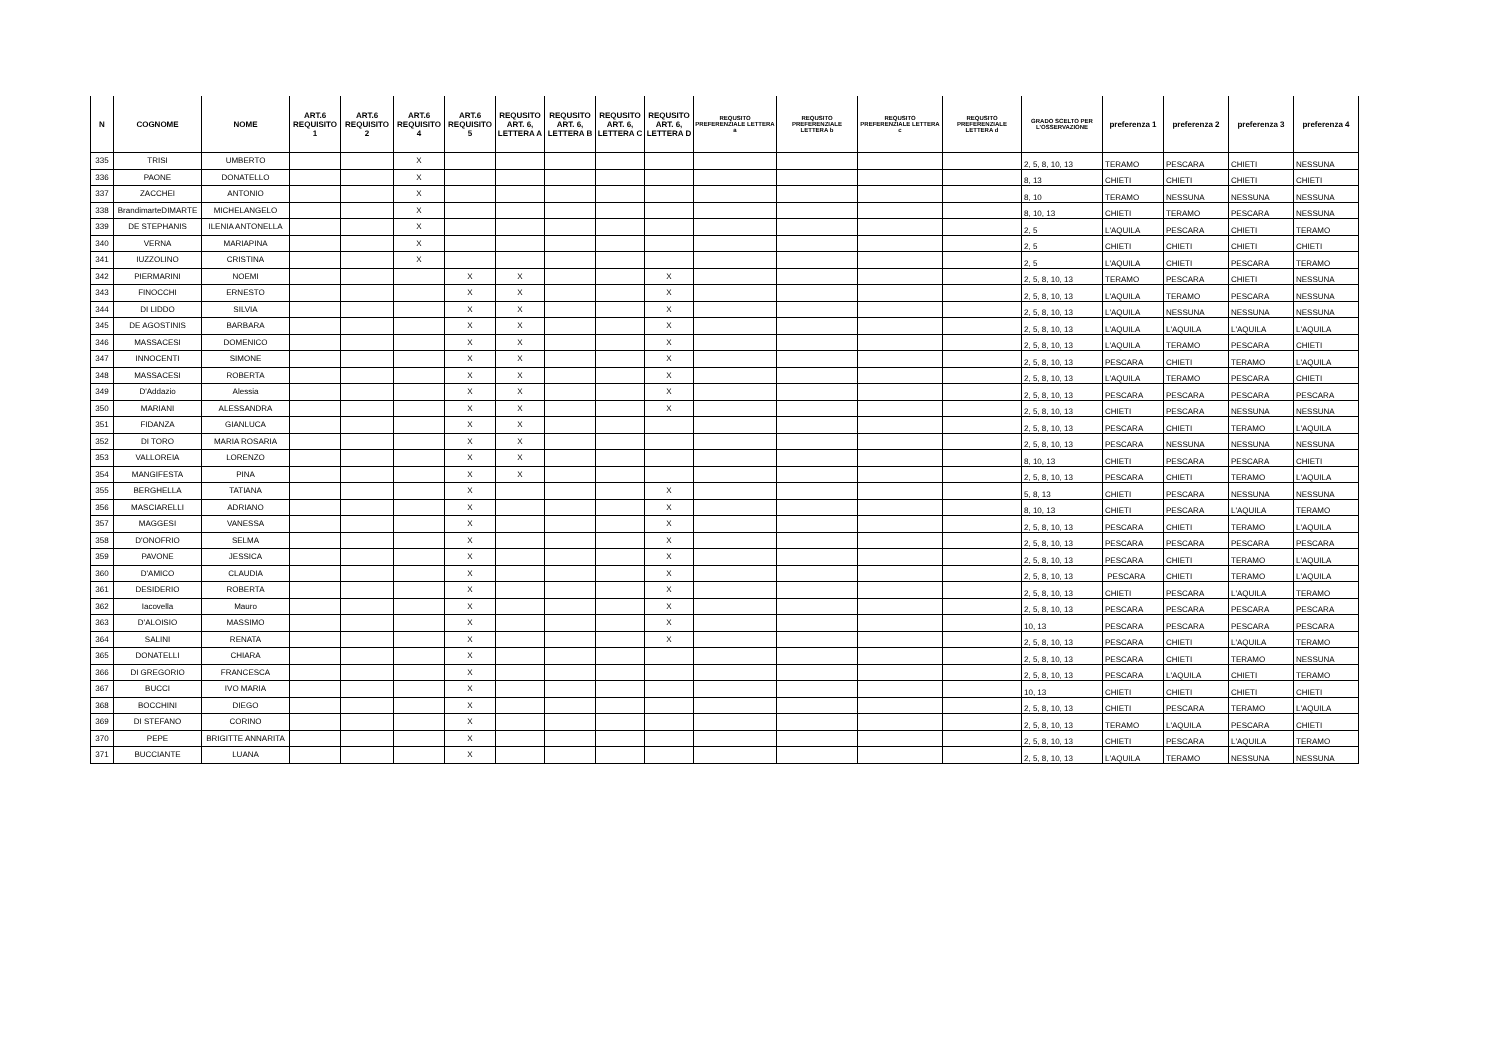| N | COGNOME | NOME | ART.6 REQUISITO 1 | ART.6 REQUISITO 2 | ART.6 REQUISITO 4 | ART.6 REQUISITO 5 | REQUSITO ART. 6, LETTERA A | REQUSITO ART. 6, LETTERA B | REQUSITO ART. 6, LETTERA C | REQUSITO ART. 6, LETTERA D | REQUSITO PREFERENZIALE LETTERA a | REQUSITO PREFERENZIALE LETTERA b | REQUSITO PREFERENZIALE LETTERA c | REQUSITO PREFERENZIALE LETTERA d | GRADO SCELTO PER L'OSSERVAZIONE | preferenza 1 | preferenza 2 | preferenza 3 | preferenza 4 |
| --- | --- | --- | --- | --- | --- | --- | --- | --- | --- | --- | --- | --- | --- | --- | --- | --- | --- | --- | --- |
| 335 | TRISI | UMBERTO | | | X | | | | | | | | | | 2, 5, 8, 10, 13 | TERAMO | PESCARA | CHIETI | NESSUNA |
| 336 | PAONE | DONATELLO | | | X | | | | | | | | | | 8, 13 | CHIETI | CHIETI | CHIETI | CHIETI |
| 337 | ZACCHEI | ANTONIO | | | X | | | | | | | | | | 8, 10 | TERAMO | NESSUNA | NESSUNA | NESSUNA |
| 338 | BrandimarteDIMARTE | MICHELANGELO | | | X | | | | | | | | | | 8, 10, 13 | CHIETI | TERAMO | PESCARA | NESSUNA |
| 339 | DE STEPHANIS | ILENIA ANTONELLA | | | X | | | | | | | | | | 2, 5 | L'AQUILA | PESCARA | CHIETI | TERAMO |
| 340 | VERNA | MARIAPINA | | | X | | | | | | | | | | 2, 5 | CHIETI | CHIETI | CHIETI | CHIETI |
| 341 | IUZZOLINO | CRISTINA | | | X | | | | | | | | | | 2, 5 | L'AQUILA | CHIETI | PESCARA | TERAMO |
| 342 | PIERMARINI | NOEMI | | | | X | X | | | X | | | | | 2, 5, 8, 10, 13 | TERAMO | PESCARA | CHIETI | NESSUNA |
| 343 | FINOCCHI | ERNESTO | | | | X | X | | | X | | | | | 2, 5, 8, 10, 13 | L'AQUILA | TERAMO | PESCARA | NESSUNA |
| 344 | DI LIDDO | SILVIA | | | | X | X | | | X | | | | | 2, 5, 8, 10, 13 | L'AQUILA | NESSUNA | NESSUNA | NESSUNA |
| 345 | DE AGOSTINIS | BARBARA | | | | X | X | | | X | | | | | 2, 5, 8, 10, 13 | L'AQUILA | L'AQUILA | L'AQUILA | L'AQUILA |
| 346 | MASSACESI | DOMENICO | | | | X | X | | | X | | | | | 2, 5, 8, 10, 13 | L'AQUILA | TERAMO | PESCARA | CHIETI |
| 347 | INNOCENTI | SIMONE | | | | X | X | | | X | | | | | 2, 5, 8, 10, 13 | PESCARA | CHIETI | TERAMO | L'AQUILA |
| 348 | MASSACESI | ROBERTA | | | | X | X | | | X | | | | | 2, 5, 8, 10, 13 | L'AQUILA | TERAMO | PESCARA | CHIETI |
| 349 | D'Addazio | Alessia | | | | X | X | | | X | | | | | 2, 5, 8, 10, 13 | PESCARA | PESCARA | PESCARA | PESCARA |
| 350 | MARIANI | ALESSANDRA | | | | X | X | | | X | | | | | 2, 5, 8, 10, 13 | CHIETI | PESCARA | NESSUNA | NESSUNA |
| 351 | FIDANZA | GIANLUCA | | | | X | X | | | | | | | | 2, 5, 8, 10, 13 | PESCARA | CHIETI | TERAMO | L'AQUILA |
| 352 | DI TORO | MARIA ROSARIA | | | | X | X | | | | | | | | 2, 5, 8, 10, 13 | PESCARA | NESSUNA | NESSUNA | NESSUNA |
| 353 | VALLOREIA | LORENZO | | | | X | X | | | | | | | | 8, 10, 13 | CHIETI | PESCARA | PESCARA | CHIETI |
| 354 | MANGIFESTA | PINA | | | | X | X | | | | | | | | 2, 5, 8, 10, 13 | PESCARA | CHIETI | TERAMO | L'AQUILA |
| 355 | BERGHELLA | TATIANA | | | | X | | | | X | | | | | 5, 8, 13 | CHIETI | PESCARA | NESSUNA | NESSUNA |
| 356 | MASCIARELLI | ADRIANO | | | | X | | | | X | | | | | 8, 10, 13 | CHIETI | PESCARA | L'AQUILA | TERAMO |
| 357 | MAGGESI | VANESSA | | | | X | | | | X | | | | | 2, 5, 8, 10, 13 | PESCARA | CHIETI | TERAMO | L'AQUILA |
| 358 | D'ONOFRIO | SELMA | | | | X | | | | X | | | | | 2, 5, 8, 10, 13 | PESCARA | PESCARA | PESCARA | PESCARA |
| 359 | PAVONE | JESSICA | | | | X | | | | X | | | | | 2, 5, 8, 10, 13 | PESCARA | CHIETI | TERAMO | L'AQUILA |
| 360 | D'AMICO | CLAUDIA | | | | X | | | | X | | | | | 2, 5, 8, 10, 13 | PESCARA | CHIETI | TERAMO | L'AQUILA |
| 361 | DESIDERIO | ROBERTA | | | | X | | | | X | | | | | 2, 5, 8, 10, 13 | CHIETI | PESCARA | L'AQUILA | TERAMO |
| 362 | Iacovella | Mauro | | | | X | | | | X | | | | | 2, 5, 8, 10, 13 | PESCARA | PESCARA | PESCARA | PESCARA |
| 363 | D'ALOISIO | MASSIMO | | | | X | | | | X | | | | | 10, 13 | PESCARA | PESCARA | PESCARA | PESCARA |
| 364 | SALINI | RENATA | | | | X | | | | X | | | | | 2, 5, 8, 10, 13 | PESCARA | CHIETI | L'AQUILA | TERAMO |
| 365 | DONATELLI | CHIARA | | | | X | | | | | | | | | 2, 5, 8, 10, 13 | PESCARA | CHIETI | TERAMO | NESSUNA |
| 366 | DI GREGORIO | FRANCESCA | | | | X | | | | | | | | | 2, 5, 8, 10, 13 | PESCARA | L'AQUILA | CHIETI | TERAMO |
| 367 | BUCCI | IVO MARIA | | | | X | | | | | | | | | 10, 13 | CHIETI | CHIETI | CHIETI | CHIETI |
| 368 | BOCCHINI | DIEGO | | | | X | | | | | | | | | 2, 5, 8, 10, 13 | CHIETI | PESCARA | TERAMO | L'AQUILA |
| 369 | DI STEFANO | CORINO | | | | X | | | | | | | | | 2, 5, 8, 10, 13 | TERAMO | L'AQUILA | PESCARA | CHIETI |
| 370 | PEPE | BRIGITTE ANNARITA | | | | X | | | | | | | | | 2, 5, 8, 10, 13 | CHIETI | PESCARA | L'AQUILA | TERAMO |
| 371 | BUCCIANTE | LUANA | | | | X | | | | | | | | | 2, 5, 8, 10, 13 | L'AQUILA | TERAMO | NESSUNA | NESSUNA |